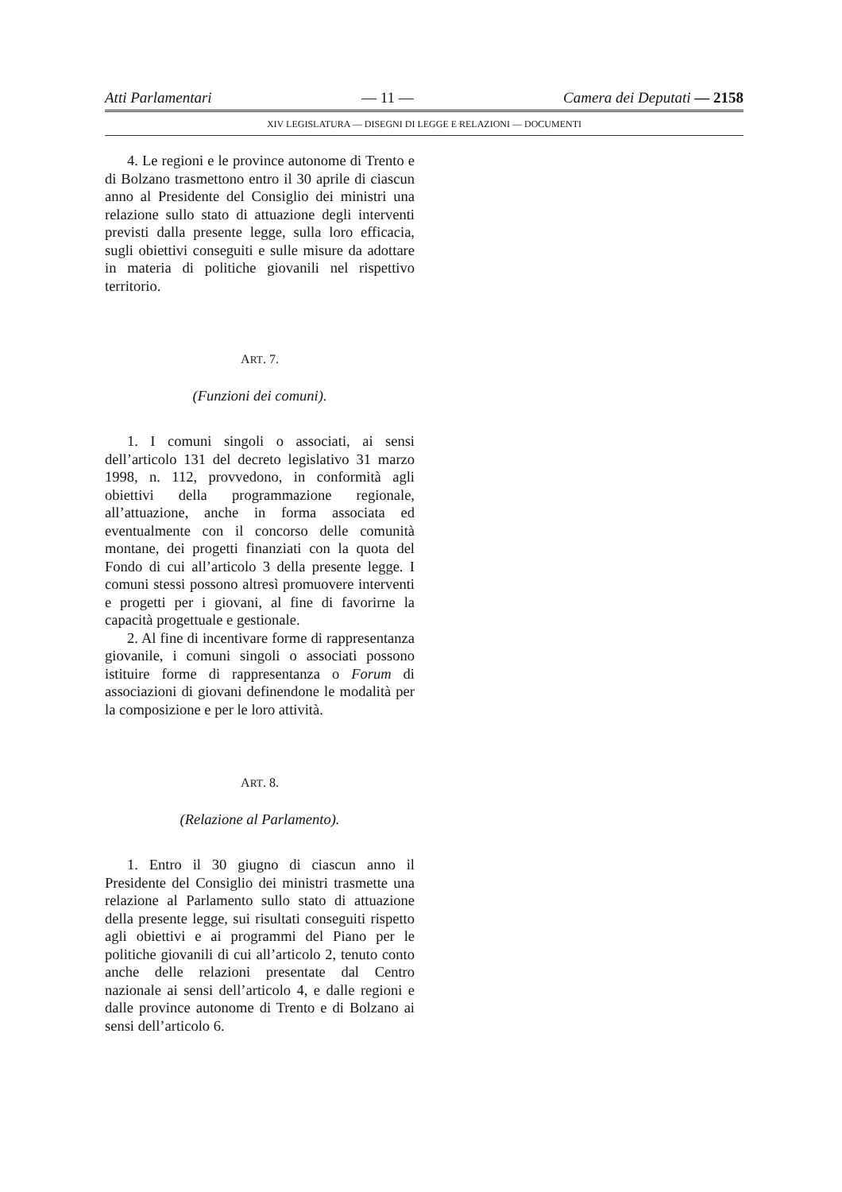Atti Parlamentari — 11 — Camera dei Deputati — 2158
XIV LEGISLATURA — DISEGNI DI LEGGE E RELAZIONI — DOCUMENTI
4. Le regioni e le province autonome di Trento e di Bolzano trasmettono entro il 30 aprile di ciascun anno al Presidente del Consiglio dei ministri una relazione sullo stato di attuazione degli interventi previsti dalla presente legge, sulla loro efficacia, sugli obiettivi conseguiti e sulle misure da adottare in materia di politiche giovanili nel rispettivo territorio.
ART. 7.
(Funzioni dei comuni).
1. I comuni singoli o associati, ai sensi dell’articolo 131 del decreto legislativo 31 marzo 1998, n. 112, provvedono, in conformità agli obiettivi della programmazione regionale, all’attuazione, anche in forma associata ed eventualmente con il concorso delle comunità montane, dei progetti finanziati con la quota del Fondo di cui all’articolo 3 della presente legge. I comuni stessi possono altresì promuovere interventi e progetti per i giovani, al fine di favorirne la capacità progettuale e gestionale.
2. Al fine di incentivare forme di rappresentanza giovanile, i comuni singoli o associati possono istituire forme di rappresentanza o Forum di associazioni di giovani definendone le modalità per la composizione e per le loro attività.
ART. 8.
(Relazione al Parlamento).
1. Entro il 30 giugno di ciascun anno il Presidente del Consiglio dei ministri trasmette una relazione al Parlamento sullo stato di attuazione della presente legge, sui risultati conseguiti rispetto agli obiettivi e ai programmi del Piano per le politiche giovanili di cui all’articolo 2, tenuto conto anche delle relazioni presentate dal Centro nazionale ai sensi dell’articolo 4, e dalle regioni e dalle province autonome di Trento e di Bolzano ai sensi dell’articolo 6.